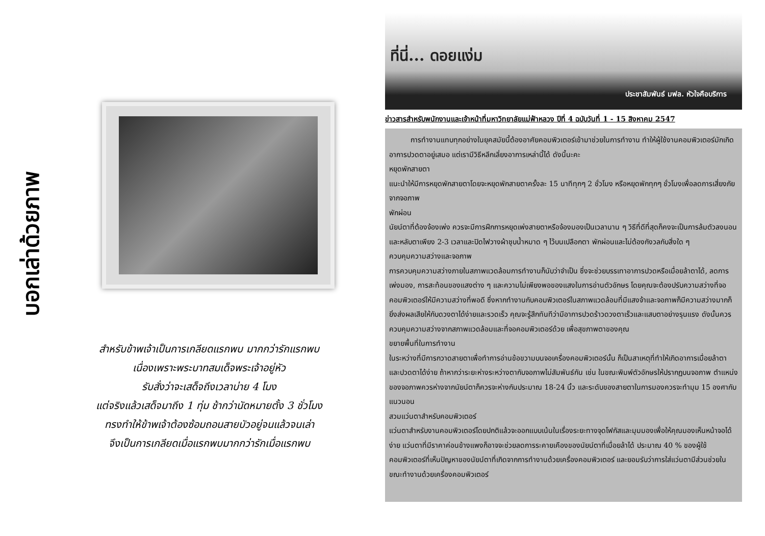บอกเล่าด้วยภาพ
สำหรับข้าพเจ้าเป็นการเกลียดแรกพบ มากกว่ารักแรกพบ
เนื่องเพราะพระบาทสมเด็จพระเจ้าอยู่หัว
รับสั่งว่าจะเสด็จถึงเวลาบ่าย 4 โมง
แต่จริงแล้วเสด็จมาถึง 1 ทุ่ม ช้ากว่านัดหมายตั้ง 3 ชั่วโมง
ทรงทำให้ข้าพเจ้าต้องซ้อมถอนสายบัวอยู่จนแล้วจนเล่า
จึงเป็นการเกลียดเมื่อแรกพบมากกว่ารักเมื่อแรกพบ
ที่นี่... ดอยแง่ม ประชาสัมพันธ์ มฟล. หัวใจคือบริการ
ข่าวสารสำหรับพนักงานและเจ้าหน้าที่มหาวิทยาลัยแม่ฟ้าหลวง ปีที่ 4 ฉบับวันที่ 1 - 15 สิงหาคม 2547
   การทำงานแทบทุกอย่างในยุคสมัยนี้ต้องอาศัยคอมพิวเตอร์เข้ามาช่วยในการทำงาน ทำให้ผู้ใช้งานคอมพิวเตอร์มักเกิดอาการปวดตาอยู่เสมอ แต่เรามีวิธีหลีกเลี่ยงอาการเหล่านี้ได้ ดังนี้นะคะ
หยุดพักสายตา
แนะนำให้มีการหยุดพักสายตาโดยจะหยุดพักสายตาครั้งละ 15 นาทีทุกๆ 2 ชั่วโมง หรือหยุดพักทุกๆ ชั่วโมงเพื่อลดการเสี่ยงภัยจากจอภาพ
พักผ่อน
นัยน์ตาที่ต้องจ้องเพ่ง ควรจะมีการฝึกการหยุดเพ่งสายตาหรือจ้องมองเป็นเวลานาน ๆ วิธีที่ดีที่สุดก็คงจะเป็นการล้มตัวลงนอนและหลับตาเพียง 2-3 เวลาและปิดไฟวางผ้าชุบน้ำหมาด ๆ ไว้บนเปลือกตา พักผ่อนและไม่ต้องกังวลกับสิ่งใด ๆ
ควบคุมความสว่างและจอภาพ
การควบคุมความสว่างภายในสภาพแวดล้อมการทำงานก็นับว่าจำเป็น ซึ่งจะช่วยบรรเทาอาการปวดหรือเมื่อยล้าตาได้, ลดการเพ่งมอง, การสะท้อนของแสงต่าง ๆ และความไม่เพียงพอของแสงในการอ่านตัวอักษร โดยคุณจะต้องปรับความสว่างที่จอคอมพิวเตอร์ให้มีความสว่างที่พอดี ซึ่งหากทำงานกับคอมพิวเตอร์ในสภาพแวดล้อมที่มีแสงจ้าและจอภาพก็มีความสว่างมากก็ยิ่งส่งผลเสียให้กับดวงตาได้ง่ายและรวดเร็ว คุณจะรู้สึกทันทีว่ามีอาการปวดร้าวดวงตาเร็วและแสบตาอย่างรุนแรง ดังนั้นควรควบคุมความสว่างจากสภาพแวดล้อมและที่จอคอมพิวเตอร์ด้วย เพื่อสุขภาพตาของคุณ
ขยายพื้นที่ในการทำงาน
ในระหว่างที่มีการกวาดสายตาเพื่อทำการอ่านข้อขวามบนจอเครื่องคอมพิวเตอร์นั้น ก็เป็นสาเหตุที่ทำให้เกิดอาการเมื่อยล้าตา และปวดตาได้ง่าย ถ้าหากว่าระยะห่างระหว่างตากับจอภาพไม่สัมพันธ์กัน เช่น ในขณะพิมพ์ตัวอักษรให้ปรากฏบนจอภาพ ตำแหน่งของจอภาพควรห่างจากนัยน์ตาก็ควรจะห่างกันประมาณ 18-24 นิ้ว และระดับของสายตาในการมองควรจะทำมุม 15 องศากับแนวนอน
สวมแว่นตาสำหรับคอมพิวเตอร์
แว่นตาสำหรับงานคอมพิวเตอร์โดยปกติแล้วจะออกแบบเน้นในเรื่องระยะทางจุดโฟกัสและมุมมองเพื่อให้คุณมองเห็นหน้าจอได้ง่าย แว่นตาที่มีราคาค่อนข้างแพงก็อาจจะช่วยลดการระคายเคืองของนัยน์ตาที่เมื่อยล้าได้ ประมาณ 40 % ของผู้ใช้คอมพิวเตอร์ที่เห็นปัญหาของนัยน์ตาที่เกิดจากการทำงานด้วยเครื่องคอมพิวเตอร์ และยอมรับว่าการใส่แว่นตามีส่วนช่วยในขณะทำงานด้วยเครื่องคอมพิวเตอร์